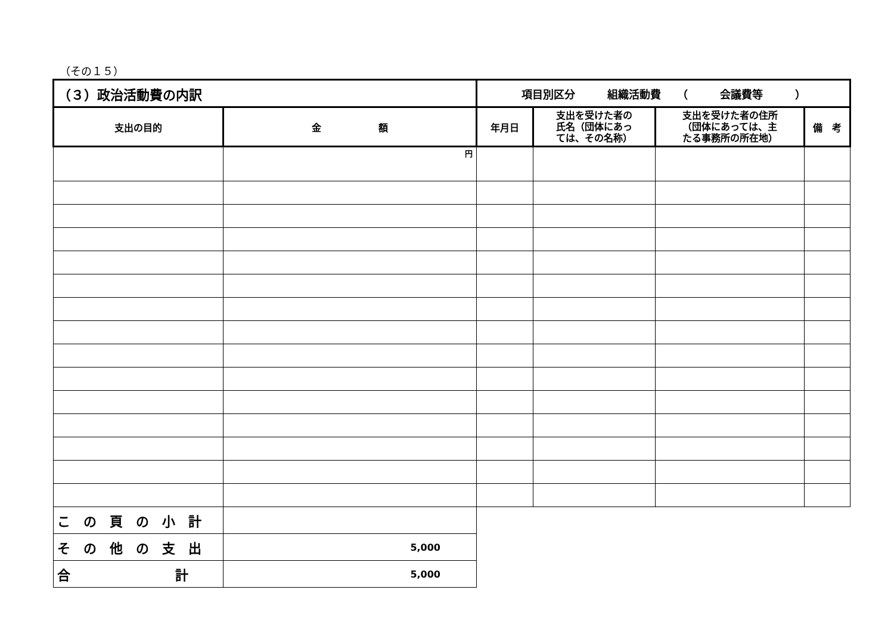（その１５）
| （３）政治活動費の内訳 | | 項目別区分 組織活動費 （ 会議費等 ） | | | |
| 支出の目的 | 金 額 | 年月日 | 支出を受けた者の 氏名（団体にあっ ては、その名称） | 支出を受けた者の住所 （団体にあっては、主 たる事務所の所在地） | 備 考 |
| | 円 | | | | |
| この頁の小計 | | | | | |
| その他の支出 | 5,000 | | | | |
| 合 計 | 5,000 | | | | |